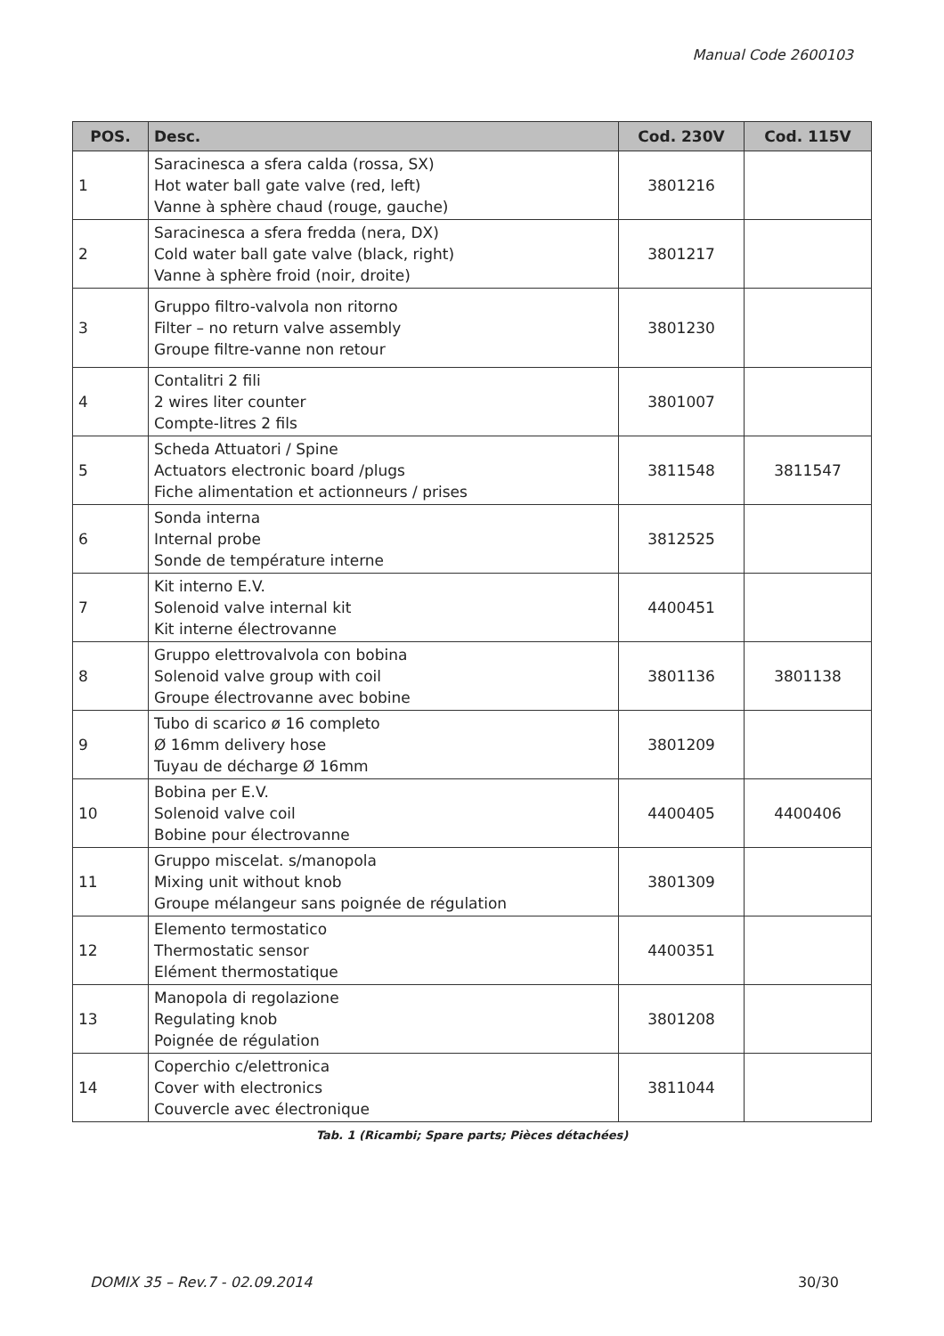Manual Code 2600103
| POS. | Desc. | Cod. 230V | Cod. 115V |
| --- | --- | --- | --- |
| 1 | Saracinesca a sfera calda (rossa, SX) Hot water ball gate valve (red, left) Vanne à sphère chaud (rouge, gauche) | 3801216 | |
| 2 | Saracinesca a sfera fredda (nera, DX) Cold water ball gate valve (black, right) Vanne à sphère froid (noir, droite) | 3801217 | |
| 3 | Gruppo filtro-valvola non ritorno Filter – no return valve assembly Groupe filtre-vanne non retour | 3801230 | |
| 4 | Contalitri 2 fili 2 wires liter counter Compte-litres 2 fils | 3801007 | |
| 5 | Scheda Attuatori / Spine Actuators electronic board /plugs Fiche alimentation et actionneurs / prises | 3811548 | 3811547 |
| 6 | Sonda interna Internal probe Sonde de température interne | 3812525 | |
| 7 | Kit interno E.V. Solenoid valve internal kit Kit interne électrovanne | 4400451 | |
| 8 | Gruppo elettrovalvola con bobina Solenoid valve group with coil Groupe électrovanne avec bobine | 3801136 | 3801138 |
| 9 | Tubo di scarico ø 16 completo Ø 16mm delivery hose Tuyau de décharge Ø 16mm | 3801209 | |
| 10 | Bobina per E.V. Solenoid valve coil Bobine pour électrovanne | 4400405 | 4400406 |
| 11 | Gruppo miscelat. s/manopola Mixing unit without knob Groupe mélangeur sans poignée de régulation | 3801309 | |
| 12 | Elemento termostatico Thermostatic sensor Elément thermostatique | 4400351 | |
| 13 | Manopola di regolazione Regulating knob Poignée de régulation | 3801208 | |
| 14 | Coperchio c/elettronica Cover with electronics Couvercle avec électronique | 3811044 | |
Tab. 1 (Ricambi; Spare parts; Pièces détachées)
DOMIX 35 – Rev.7 - 02.09.2014 30/30